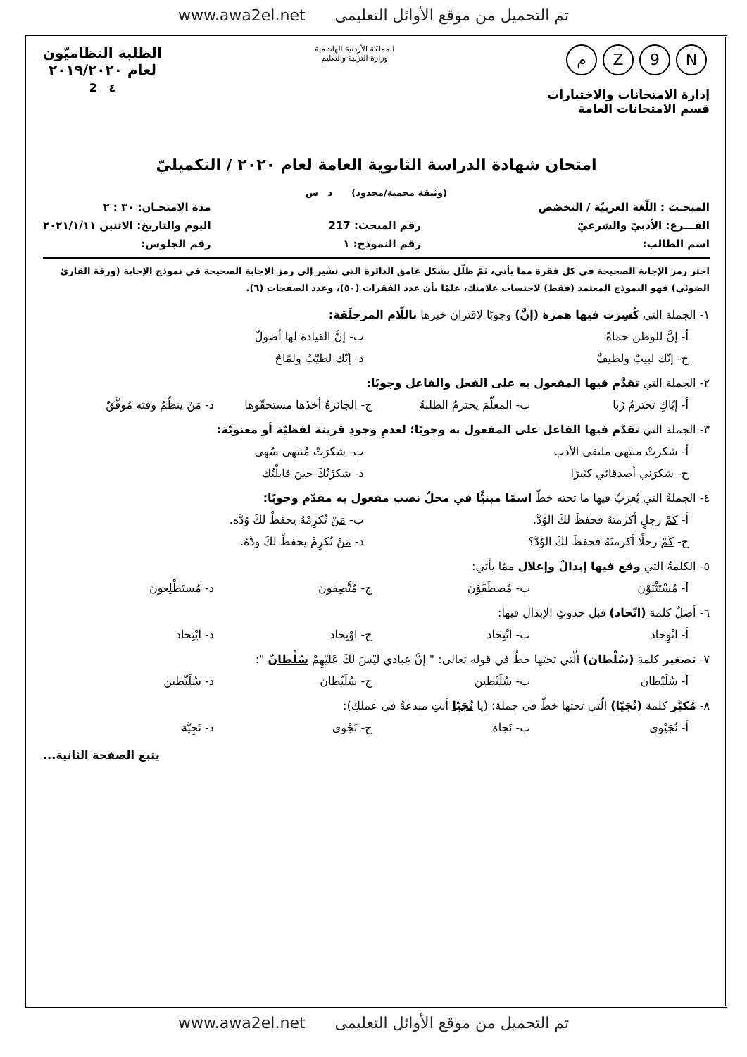www.awa2el.net تم التحميل من موقع الأوائل التعليمى
N 9 Zم
إدارة الامتحانات والاختبارات
قسم الامتحانات العامة
المملكة الأردنية الهاشمية
وزارة التربية والتعليم
الطلبة النظاميّون
لعام ٢٠١٩/٢٠٢٠
٤ 2
امتحان شهادة الدراسة الثانوية العامة لعام ٢٠٢٠ / التكميليّ
(وثيقة محمية/محدود) د س
المبحـث : اللّغة العربيّة / التخصّص
الفـــرع: الأدبيّ والشرعيّ
اسم الطالب:
رقم المبحث: 217
رقم النموذج: ١
مدة الامتحـان: ٣٠ : ٢
اليوم والتاريخ: الاثنين ٢٠٢١/١/١١
رقم الجلوس:
اختر رمز الإجابة الصحيحة في كل فقرة مما يأتي، ثمّ ظلّل بشكل غامق الدائرة التي تشير إلى رمز الإجابة الصحيحة في نموذج الإجابة (ورقة القارئ الضوئي) فهو النموذج المعتمد (فقط) لاحتساب علامتك، علمًا بأن عدد الفقرات (٥٠)، وعدد الصفحات (٦).
١- الجملة التي كُسِرَت فيها همزة (إنَّ) وجوبًا لاقتران خبرها باللّام المزحلَقة:
أ- إنَّ للوطن حماةً ب- إنَّ القيادة لها أصولٌ
ج- إنّك لبيبٌ ولطيفٌ د- إنّك لطيّبٌ ولمّاحٌ
٢- الجملة التي تقدَّم فيها المفعول به على الفعل والفاعل وجوبًا:
أ- إيّاكِ تحترمُ رُبا ب- المعلّمَ يحترمُ الطلبةُ ج- الجائزةُ أخذَها مستحقّوها د- مَنْ ينظّمُ وقتَه مُوفَّقٌ
٣- الجملة التي تقدَّم فيها الفاعل على المفعول به وجوبًا؛ لعدمِ وجودِ قرينة لفظيّة أو معنويّة:
أ- شكرتْ منتهى ملتقى الأدب ب- شكرَتْ مُنتهى سُهى
ج- شكرَني أصدقائي كثيرًا د- شكرْتُكَ حينَ قابلْتُك
٤- الجملةُ التي يُعرَبُ فيها ما تحته خطّ اسمًا مبنيًّا في محلّ نصب مفعول به مقدّم وجوبًا:
أ- كَمْ رجلٍ أكرمتَهُ فحفظَ لكَ الوُدَّ. ب- مَنْ تُكرِمْهُ يحفظْ لكَ وُدَّه.
ج- كَمْ رجلًا أكرمتَهُ فحفظَ لكَ الوُدَّ؟ د- مَنْ تُكرِمْ يحفظْ لكَ ودَّهُ.
٥- الكلمةُ التي وقع فيها إبدالٌ وإعلال ممّا يأتي:
أ- مُسْتَثْنَوْنَ ب- مُصطَفَوْنَ ج- مُتَّصِفونَ د- مُستَطْلِعونَ
٦- أصلُ كلمة (اتّحاد) قبل حدوثِ الإبدال فيها:
أ- اتْوِحاد ب- اتْتِحاد ج- اوْتِحاد د- ايْتِحاد
٧- تصغير كلمة (سُلْطان) الّتي تحتها خطّ في قوله تعالى: " إنَّ عِبادي لَيْسَ لَكَ عَلَيْهِمْ سُلْطانٌ ":
أ- سُلَيْطان ب- سُلَيْطين ج- سُلَيِّطان د- سُلَيِّطين
٨- مُكبَّر كلمة (نُجَيّا) الّتي تحتها خطّ في جملة: (يا نُجَيّا أنتِ مبدعةٌ في عملكِ):
أ- نُجَيْوى ب- نَجاة ج- نَجْوى د- نَجِيَّة
يتبع الصفحة الثانية...
www.awa2el.net تم التحميل من موقع الأوائل التعليمى